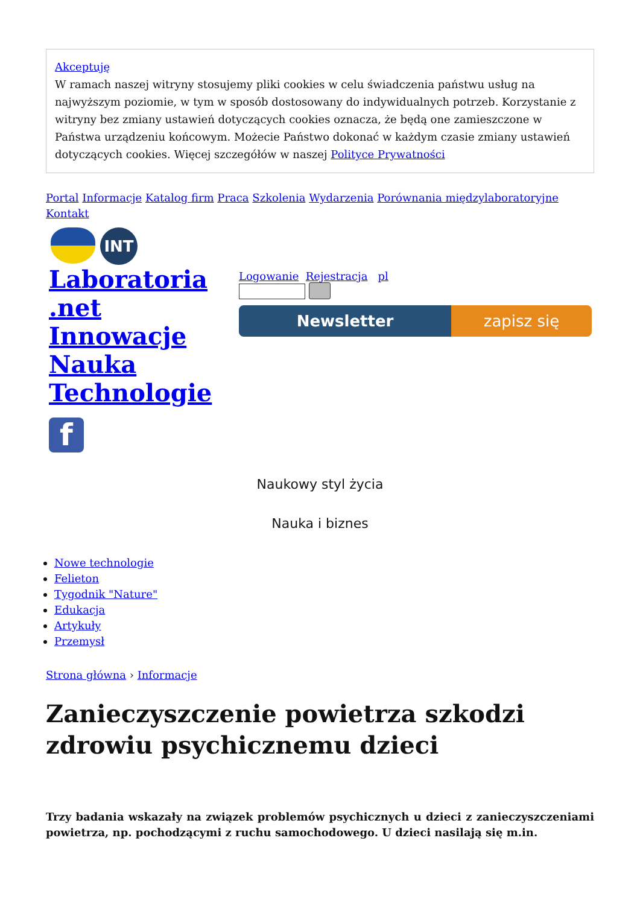Akceptuję
W ramach naszej witryny stosujemy pliki cookies w celu świadczenia państwu usług na najwyższym poziomie, w tym w sposób dostosowany do indywidualnych potrzeb. Korzystanie z witryny bez zmiany ustawień dotyczących cookies oznacza, że będą one zamieszczone w Państwa urządzeniu końcowym. Możecie Państwo dokonać w każdym czasie zmiany ustawień dotyczących cookies. Więcej szczegółów w naszej Polityce Prywatności
Portal Informacje Katalog firm Praca Szkolenia Wydarzenia Porównania międzylaboratoryjne Kontakt
INT
Laboratoria .net Innowacje Nauka Technologie
f
Logowanie Rejestracja pl
Newsletter zapisz się
Naukowy styl życia
Nauka i biznes
Nowe technologie
Felieton
Tygodnik "Nature"
Edukacja
Artykuły
Przemysł
Strona główna › Informacje
Zanieczyszczenie powietrza szkodzi zdrowiu psychicznemu dzieci
Trzy badania wskazały na związek problemów psychicznych u dzieci z zanieczyszczeniami powietrza, np. pochodzącymi z ruchu samochodowego. U dzieci nasilają się m.in.